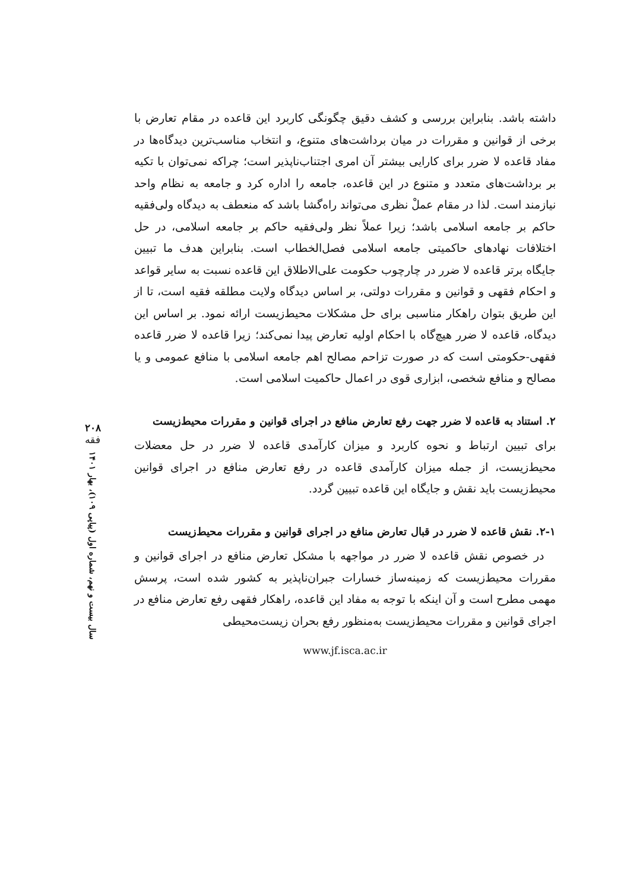داشته باشد. بنابراین بررسی و کشف دقیق چگونگی کاربرد این قاعده در مقام تعارض با برخی از قوانین و مقررات در میان برداشت‌های متنوع، و انتخاب مناسب‌ترین دیدگاه‌ها در مفاد قاعده لا ضرر برای کارایی بیشتر آن امری اجتناب‌ناپذیر است؛ چراکه نمی‌توان با تکیه بر برداشت‌های متعدد و متنوع در این قاعده، جامعه را اداره کرد و جامعه به نظام واحد نیازمند است. لذا در مقام عملْ نظری می‌تواند راه‌گشا باشد که منعطف به دیدگاه ولی‌فقیه حاکم بر جامعه اسلامی باشد؛ زیرا عملاً نظر ولی‌فقیه حاکم بر جامعه اسلامی، در حل اختلافات نهادهای حاکمیتی جامعه اسلامی فصل‌الخطاب است. بنابراین هدف ما تبیین جایگاه برتر قاعده لا ضرر در چارچوب حکومت علی‌الاطلاق این قاعده نسبت به سایر قواعد و احکام فقهی و قوانین و مقررات دولتی، بر اساس دیدگاه ولایت مطلقه فقیه است، تا از این طریق بتوان راهکار مناسبی برای حل مشکلات محیط‌زیست ارائه نمود. بر اساس این دیدگاه، قاعده لا ضرر هیچ‌گاه با احکام اولیه تعارض پیدا نمی‌کند؛ زیرا قاعده لا ضرر قاعده فقهی-حکومتی است که در صورت تزاحم مصالح اهم جامعه اسلامی با منافع عمومی و یا مصالح و منافع شخصی، ابزاری قوی در اعمال حاکمیت اسلامی است.
۲. استناد به قاعده لا ضرر جهت رفع تعارض منافع در اجرای قوانین و مقررات محیط‌زیست
برای تبیین ارتباط و نحوه کاربرد و میزان کارآمدی قاعده لا ضرر در حل معضلات محیط‌زیست، از جمله میزان کارآمدی قاعده در رفع تعارض منافع در اجرای قوانین محیط‌زیست باید نقش و جایگاه این قاعده تبیین گردد.
۲-۱. نقش قاعده لا ضرر در قبال تعارض منافع در اجرای قوانین و مقررات محیط‌زیست
در خصوص نقش قاعده لا ضرر در مواجهه با مشکل تعارض منافع در اجرای قوانین و مقررات محیط‌زیست که زمینه‌ساز خسارات جبران‌ناپذیر به کشور شده است، پرسش مهمی مطرح است و آن اینکه با توجه به مفاد این قاعده، راهکار فقهی رفع تعارض منافع در اجرای قوانین و مقررات محیط‌زیست به‌منظور رفع بحران زیست‌محیطی
www.jf.isca.ac.ir
۲۰۸
فقه
سال بیست و نهم، شماره اول (پیاپی ۱۰۹)، بهار ۱۴۰۱